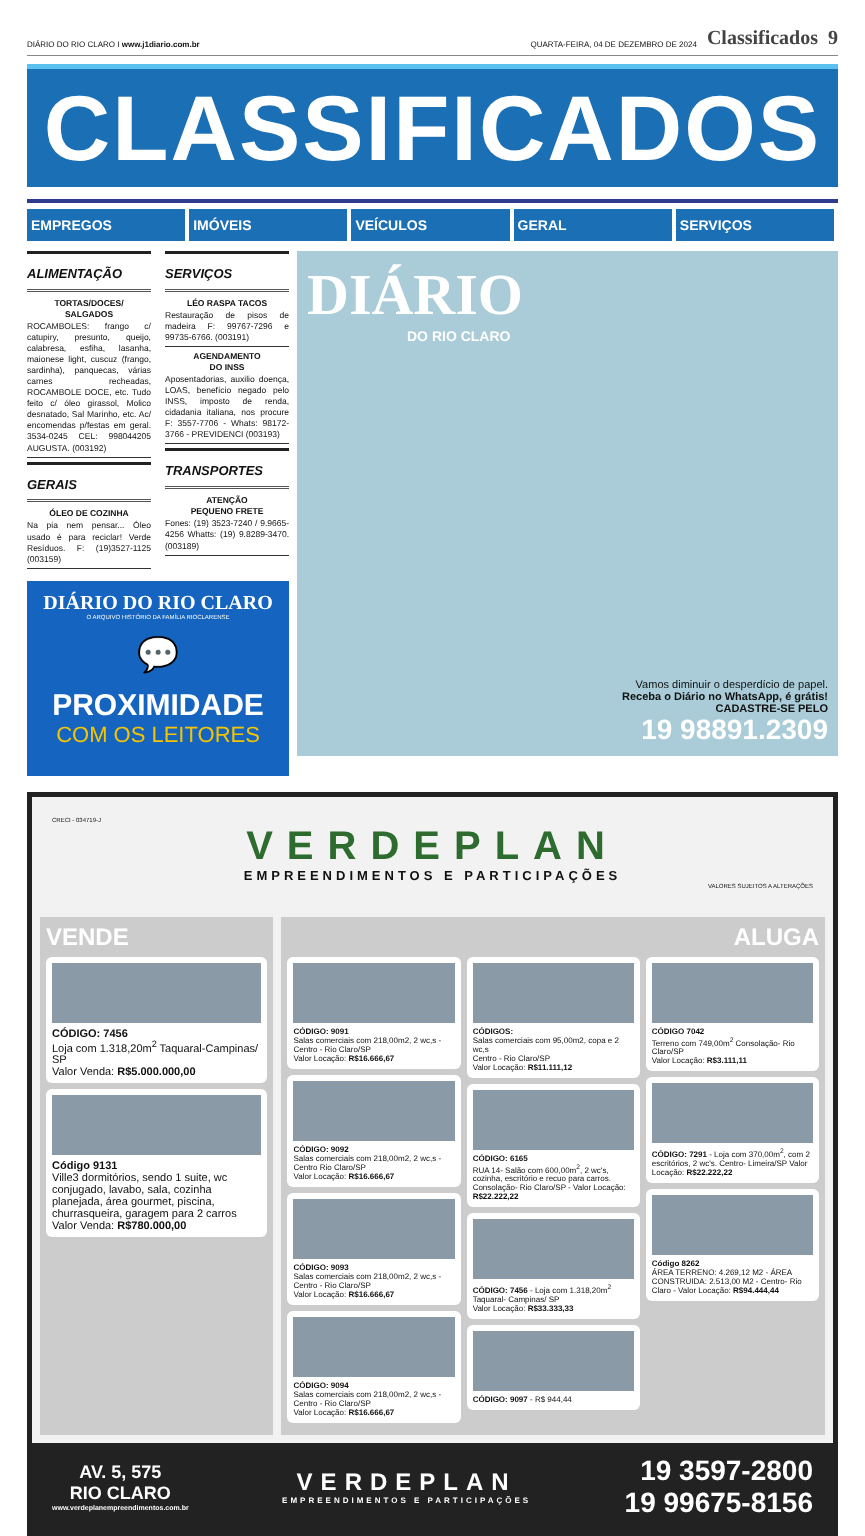DIÁRIO DO RIO CLARO I www.j1diario.com.br
QUARTA-FEIRA, 04 DE DEZEMBRO DE 2024 Classificados 9
CLASSIFICADOS
EMPREGOS IMÓVEIS VEÍCULOS GERAL SERVIÇOS
ALIMENTAÇÃO
TORTAS/DOCES/
SALGADOS
ROCAMBOLES: frango c/ catupiry, presunto, queijo, calabresa, esfiha, lasanha, maionese light, cuscuz (frango, sardinha), panquecas, várias carnes recheadas, ROCAMBOLE DOCE, etc. Tudo feito c/ óleo girassol, Molico desnatado, Sal Marinho, etc. Ac/ encomendas p/festas em geral. 3534-0245 CEL: 998044205 AUGUSTA. (003192)
GERAIS
ÓLEO DE COZINHA
Na pia nem pensar... Óleo usado é para reciclar! Verde Resíduos. F: (19)3527-1125 (003159)
SERVIÇOS
LÉO RASPA TACOS
Restauração de pisos de madeira F: 99767-7296 e 99735-6766. (003191)
AGENDAMENTO
DO INSS
Aposentadorias, auxilio doença, LOAS, benefício negado pelo INSS, imposto de renda, cidadania italiana, nos procure F: 3557-7706 - Whats: 98172-3766 - PREVIDENCI (003193)
TRANSPORTES
ATENÇÃO
PEQUENO FRETE
Fones: (19) 3523-7240 / 9.9665-4256 Whatts: (19) 9.8289-3470. (003189)
DIÁRIO DO RIO CLARO
O ARQUIVO HISTÓRIO DA FAMÍLIA RIOCLARENSE
💬
PROXIMIDADE
COM OS LEITORES
DIÁRIO
DO RIO CLARO
Vamos diminuir o desperdício de papel.
Receba o Diário no WhatsApp, é grátis!
CADASTRE-SE PELO
19 98891.2309
CRECI - 034719-J
VERDEPLAN
EMPREENDIMENTOS E PARTICIPAÇÕES
VALORES SUJEITOS A ALTERAÇÕES
VENDE
CÓDIGO: 7456
Loja com 1.318,20m<sup>2</sup> Taquaral-Campinas/ SP
Valor Venda: R$5.000.000,00
Código 9131
Ville3 dormitórios, sendo 1 suite, wc conjugado, lavabo, sala, cozinha planejada, área gourmet, piscina, churrasqueira, garagem para 2 carros
Valor Venda: R$780.000,00
ALUGA
CÓDIGO: 9091
Salas comerciais com 218,00m2, 2 wc,s - Centro - Rio Claro/SP
Valor Locação: R$16.666,67
CÓDIGO: 9092
Salas comerciais com 218,00m2, 2 wc,s - Centro Rio Claro/SP
Valor Locação: R$16.666,67
CÓDIGO: 9093
Salas comerciais com 218,00m2, 2 wc,s - Centro - Rio Claro/SP
Valor Locação: R$16.666,67
CÓDIGO: 9094
Salas comerciais com 218,00m2, 2 wc,s - Centro - Rio Claro/SP
Valor Locação: R$16.666,67
CÓDIGOS:
Salas comerciais com 95,00m2, copa e 2 wc,s
Centro - Rio Claro/SP
Valor Locação: R$11.111,12
CÓDIGO: 6165
RUA 14- Salão com 600,00m<sup>2</sup>, 2 wc's, cozinha, escritório e recuo para carros. Consolação- Rio Claro/SP - Valor Locação: R$22.222,22
CÓDIGO: 7456 - Loja com 1.318,20m<sup>2</sup> Taquaral- Campinas/ SP
Valor Locação: R$33.333,33
CÓDIGO: 9097 - R$ 944,44
CÓDIGO 7042
Terreno com 749,00m<sup>2</sup> Consolação- Rio Claro/SP
Valor Locação: R$3.111,11
CÓDIGO: 7291 - Loja com 370,00m<sup>2</sup>, com 2 escritórios, 2 wc's. Centro- Limeira/SP Valor Locação: R$22.222,22
Código 8262
ÁREA TERRENO: 4.269,12 M2 - ÁREA CONSTRUIDA: 2.513,00 M2 - Centro- Rio Claro - Valor Locação: R$94.444,44
AV. 5, 575
RIO CLARO
www.verdeplanempreendimentos.com.br
VERDEPLAN
EMPREENDIMENTOS E PARTICIPAÇÕES
19 3597-2800
19 99675-8156